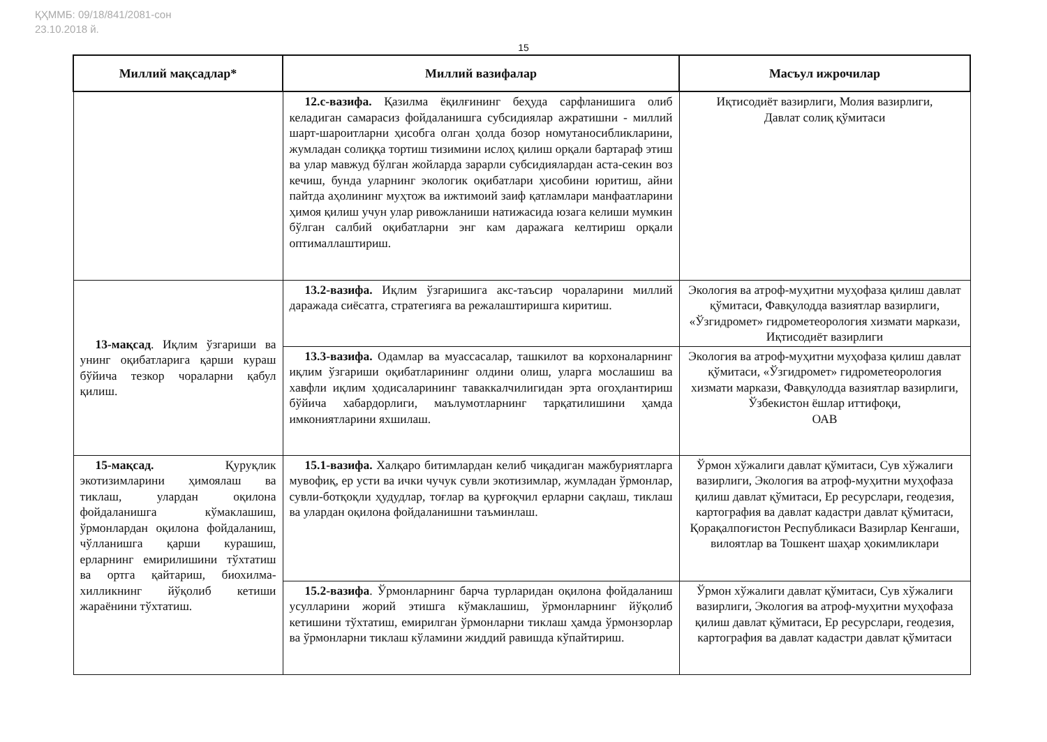ҚҲММБ: 09/18/841/2081-сон
23.10.2018 й.
15
| Миллий мақсадлар* | Миллий вазифалар | Масъул ижрочилар |
| --- | --- | --- |
| | 12.c-вазифа. Қазилма ёқилғининг беҳуда сарфланишига олиб келадиган самарасиз фойдаланишга субсидиялар ажратишни - миллий шарт-шароитларни ҳисобга олган ҳолда бозор номутаносибликларини, жумладан солиққа тортиш тизимини ислоҳ қилиш орқали бартараф этиш ва улар мавжуд бўлган жойларда зарарли субсидиялардан аста-секин воз кечиш, бунда уларнинг экологик оқибатлари ҳисобини юритиш, айни пайтда аҳолининг муҳтож ва ижтимоий заиф қатламлари манфаатларини ҳимоя қилиш учун улар ривожланиши натижасида юзага келиши мумкин бўлган салбий оқибатларни энг кам даражага келтириш орқали оптималлаштириш. | Иқтисодиёт вазирлиги, Молия вазирлиги, Давлат солиқ қўмитаси |
| 13-мақсад . Иқлим ўзгариши ва унинг оқибатларига қарши кураш бўйича тезкор чораларни қабул қилиш. | 13.2-вазифа. Иқлим ўзгаришига акс-таъсир чораларини миллий даражада сиёсатга, стратегияга ва режалаштиришга киритиш. | Экология ва атроф-муҳитни муҳофаза қилиш давлат қўмитаси, Фавқулодда вазиятлар вазирлиги, «Ўзгидромет» гидрометеорология хизмати маркази, Иқтисодиёт вазирлиги |
| | 13.3-вазифа. Одамлар ва муассасалар, ташкилот ва корхоналарнинг иқлим ўзгариши оқибатларининг олдини олиш, уларга мослашиш ва хавфли иқлим ҳодисаларининг таваккалчилигидан эрта огоҳлантириш бўйича хабардорлиги, маълумотларнинг тарқатилишини ҳамда имкониятларини яхшилаш. | Экология ва атроф-муҳитни муҳофаза қилиш давлат қўмитаси, «Ўзгидромет» гидрометеорология хизмати маркази, Фавқулодда вазиятлар вазирлиги, Ўзбекистон ёшлар иттифоқи, ОАВ |
| 15-мақсад. Қуруқлик экотизимларини ҳимоялаш ва тиклаш, улардан оқилона фойдаланишга кўмаклашиш, ўрмонлардан оқилона фойдаланиш, чўлланишга қарши курашиш, ерларнинг емирилишини тўхтатиш ва ортга қайтариш, биохилма-хилликнинг йўқолиб кетиши жараёнини тўхтатиш. | 15.1-вазифа. Халқаро битимлардан келиб чиқадиган мажбуриятларга мувофиқ, ер усти ва ички чучук сувли экотизимлар, жумладан ўрмонлар, сувли-ботқоқли ҳудудлар, тоғлар ва қурғоқчил ерларни сақлаш, тиклаш ва улардан оқилона фойдаланишни таъминлаш. | Ўрмон хўжалиги давлат қўмитаси, Сув хўжалиги вазирлиги, Экология ва атроф-муҳитни муҳофаза қилиш давлат қўмитаси, Ер ресурслари, геодезия, картография ва давлат кадастри давлат қўмитаси, Қорақалпоғистон Республикаси Вазирлар Кенгаши, вилоятлар ва Тошкент шаҳар ҳокимликлари |
| | 15.2-вазифа . Ўрмонларнинг барча турларидан оқилона фойдаланиш усулларини жорий этишга кўмаклашиш, ўрмонларнинг йўқолиб кетишини тўхтатиш, емирилган ўрмонларни тиклаш ҳамда ўрмонзорлар ва ўрмонларни тиклаш кўламини жиддий равишда кўпайтириш. | Ўрмон хўжалиги давлат қўмитаси, Сув хўжалиги вазирлиги, Экология ва атроф-муҳитни муҳофаза қилиш давлат қўмитаси, Ер ресурслари, геодезия, картография ва давлат кадастри давлат қўмитаси |